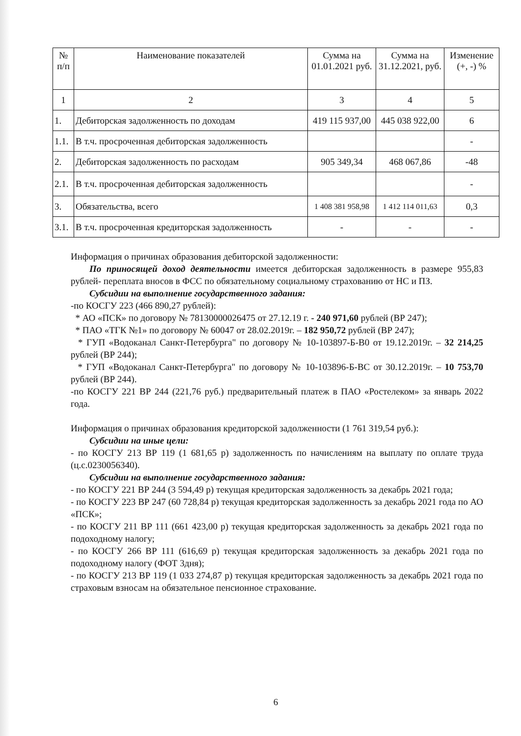| № п/п | Наименование показателей | Сумма на 01.01.2021 руб. | Сумма на 31.12.2021, руб. | Изменение (+, -) % |
| --- | --- | --- | --- | --- |
| 1 | 2 | 3 | 4 | 5 |
| 1. | Дебиторская задолженность по доходам | 419 115 937,00 | 445 038 922,00 | 6 |
| 1.1. | В т.ч. просроченная дебиторская задолженность | | | - |
| 2. | Дебиторская задолженность по расходам | 905 349,34 | 468 067,86 | -48 |
| 2.1. | В т.ч. просроченная дебиторская задолженность | | | - |
| 3. | Обязательства, всего | 1 408 381 958,98 | 1 412 114 011,63 | 0,3 |
| 3.1. | В т.ч. просроченная кредиторская задолженность | - | - | - |
Информация о причинах образования дебиторской задолженности:
По приносящей доход деятельности имеется дебиторская задолженность в размере 955,83 рублей- переплата вносов в ФСС по обязательному социальному страхованию от НС и ПЗ.
Субсидии на выполнение государственного задания:
-по КОСГУ 223 (466 890,27 рублей):
* АО «ПСК» по договору № 78130000026475 от 27.12.19 г. - 240 971,60 рублей (ВР 247);
* ПАО «ТГК №1» по договору № 60047 от 28.02.2019г. – 182 950,72 рублей (ВР 247);
* ГУП «Водоканал Санкт-Петербурга" по договору № 10-103897-Б-В0 от 19.12.2019г. – 32 214,25 рублей (ВР 244);
* ГУП «Водоканал Санкт-Петербурга" по договору № 10-103896-Б-ВС от 30.12.2019г. – 10 753,70 рублей (ВР 244).
-по КОСГУ 221 ВР 244 (221,76 руб.) предварительный платеж в ПАО «Ростелеком» за январь 2022 года.
Информация о причинах образования кредиторской задолженности (1 761 319,54 руб.):
Субсидии на иные цели:
- по КОСГУ 213 ВР 119 (1 681,65 р) задолженность по начислениям на выплату по оплате труда (ц.с.0230056340).
Субсидии на выполнение государственного задания:
- по КОСГУ 221 ВР 244 (3 594,49 р) текущая кредиторская задолженность за декабрь 2021 года;
- по КОСГУ 223 ВР 247 (60 728,84 р) текущая кредиторская задолженность за декабрь 2021 года по АО «ПСК»;
- по КОСГУ 211 ВР 111 (661 423,00 р) текущая кредиторская задолженность за декабрь 2021 года по подоходному налогу;
- по КОСГУ 266 ВР 111 (616,69 р) текущая кредиторская задолженность за декабрь 2021 года по подоходному налогу (ФОТ 3дня);
- по КОСГУ 213 ВР 119 (1 033 274,87 р) текущая кредиторская задолженность за декабрь 2021 года по страховым взносам на обязательное пенсионное страхование.
6